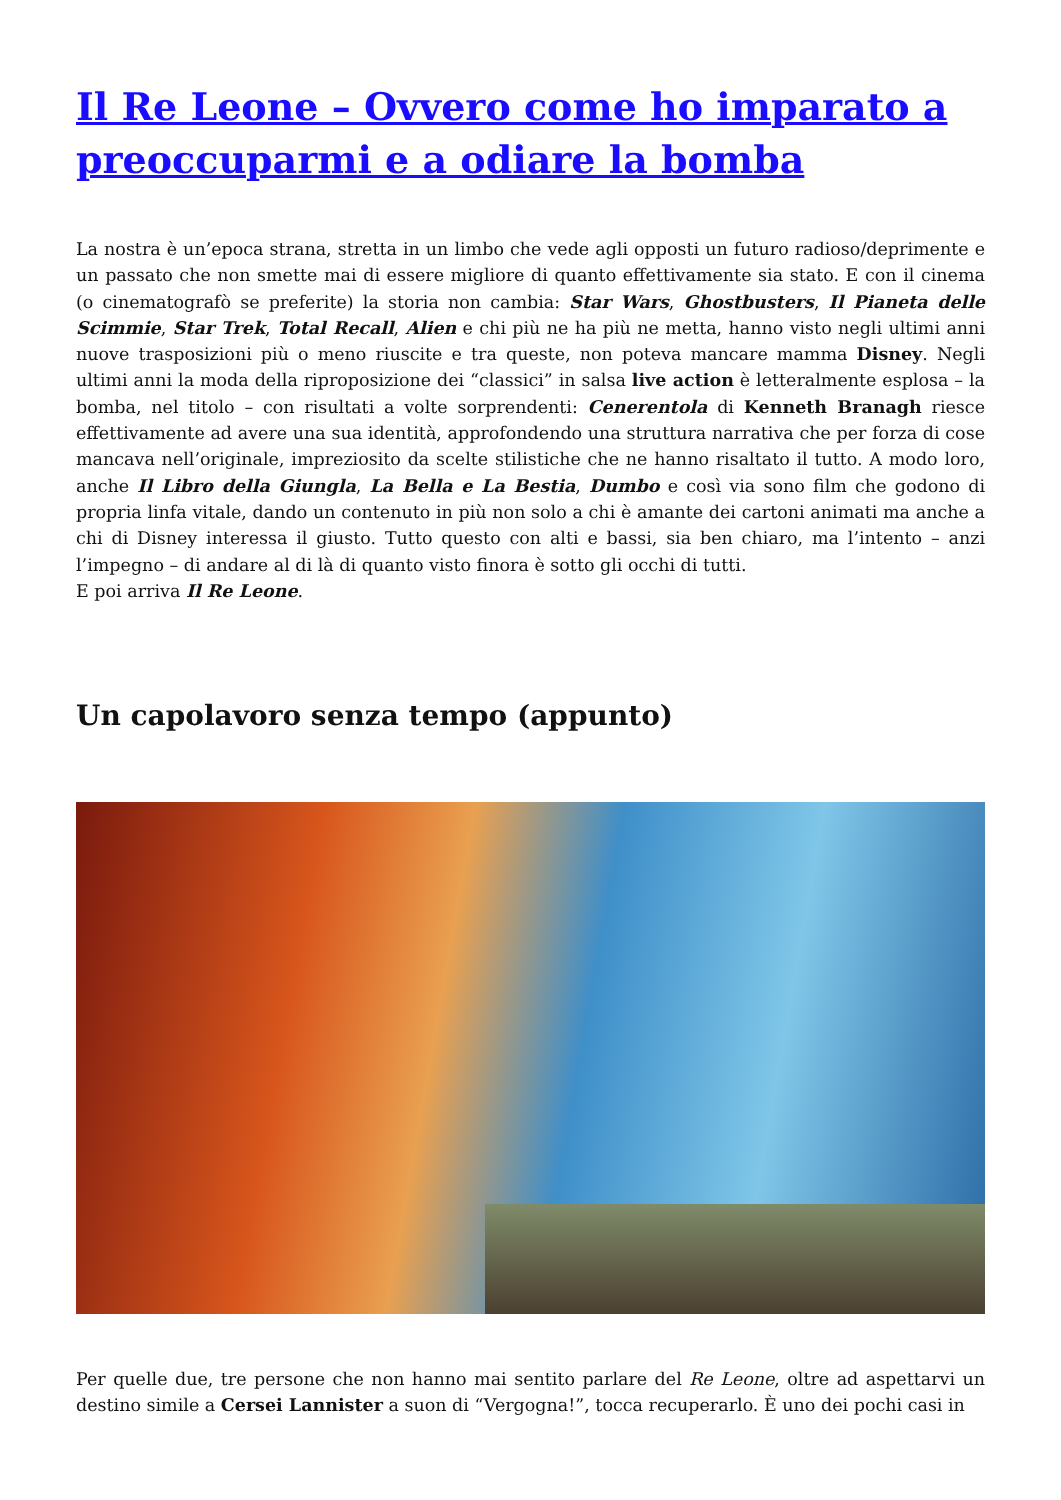Il Re Leone – Ovvero come ho imparato a preoccuparmi e a odiare la bomba
La nostra è un’epoca strana, stretta in un limbo che vede agli opposti un futuro radioso/deprimente e un passato che non smette mai di essere migliore di quanto effettivamente sia stato. E con il cinema (o cinematografò se preferite) la storia non cambia: Star Wars, Ghostbusters, Il Pianeta delle Scimmie, Star Trek, Total Recall, Alien e chi più ne ha più ne metta, hanno visto negli ultimi anni nuove trasposizioni più o meno riuscite e tra queste, non poteva mancare mamma Disney. Negli ultimi anni la moda della riproposizione dei “classici” in salsa live action è letteralmente esplosa – la bomba, nel titolo – con risultati a volte sorprendenti: Cenerentola di Kenneth Branagh riesce effettivamente ad avere una sua identità, approfondendo una struttura narrativa che per forza di cose mancava nell’originale, impreziosito da scelte stilistiche che ne hanno risaltato il tutto. A modo loro, anche Il Libro della Giungla, La Bella e La Bestia, Dumbo e così via sono film che godono di propria linfa vitale, dando un contenuto in più non solo a chi è amante dei cartoni animati ma anche a chi di Disney interessa il giusto. Tutto questo con alti e bassi, sia ben chiaro, ma l’intento – anzi l’impegno – di andare al di là di quanto visto finora è sotto gli occhi di tutti.
E poi arriva Il Re Leone.
Un capolavoro senza tempo (appunto)
Per quelle due, tre persone che non hanno mai sentito parlare del Re Leone, oltre ad aspettarvi un destino simile a Cersei Lannister a suon di “Vergogna!”, tocca recuperarlo. È uno dei pochi casi in